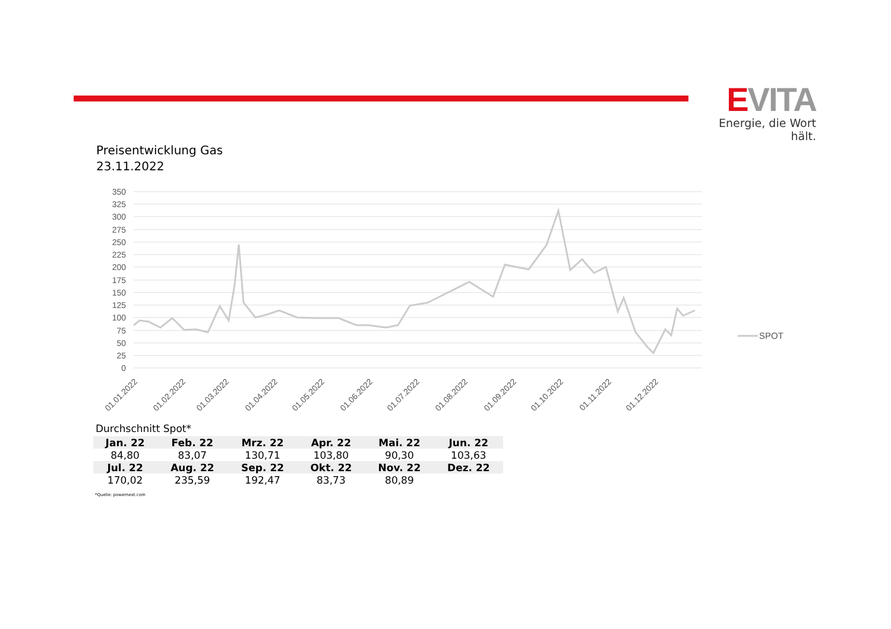EVITA
Energie, die Wort hält.
Preisentwicklung Gas
23.11.2022
350
325
300
275
250
225
200
175
150
125
100
75
50
25
0
SPOT
01.01.2022
01.02.2022
01.03.2022
01.04.2022
01.05.2022
01.06.2022
01.07.2022
01.08.2022
01.09.2022
01.10.2022
01.11.2022
01.12.2022
Durchschnitt Spot*
| Jan. 22 | Feb. 22 | Mrz. 22 | Apr. 22 | Mai. 22 | Jun. 22 |
| --- | --- | --- | --- | --- | --- |
| 84,80 | 83,07 | 130,71 | 103,80 | 90,30 | 103,63 |
| Jul. 22 | Aug. 22 | Sep. 22 | Okt. 22 | Nov. 22 | Dez. 22 |
| 170,02 | 235,59 | 192,47 | 83,73 | 80,89 | |
*Quelle: powernext.com